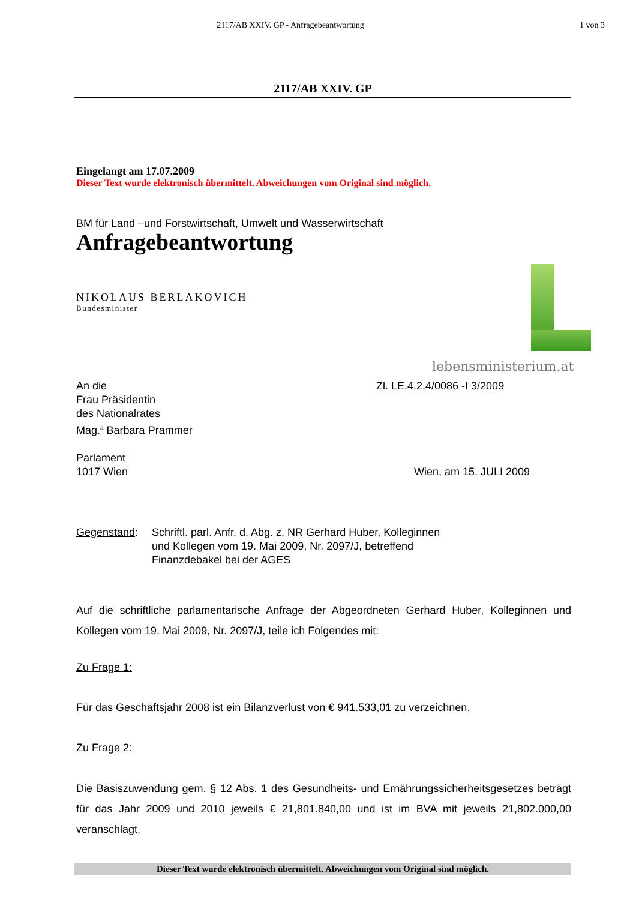2117/AB XXIV. GP - Anfragebeantwortung
1 von 3
2117/AB XXIV. GP
Eingelangt am 17.07.2009
Dieser Text wurde elektronisch übermittelt. Abweichungen vom Original sind möglich.
BM für Land –und Forstwirtschaft, Umwelt und Wasserwirtschaft
Anfragebeantwortung
NIKOLAUS BERLAKOVICH
Bundesminister
An die
Frau Präsidentin
des Nationalrates
Mag.<sup>a</sup> Barbara Prammer
Parlament
1017 Wien
Zl. LE.4.2.4/0086 -I 3/2009
Wien, am 15. JULI 2009
Gegenstand: Schriftl. parl. Anfr. d. Abg. z. NR Gerhard Huber, Kolleginnen
und Kollegen vom 19. Mai 2009, Nr. 2097/J, betreffend
Finanzdebakel bei der AGES
Auf die schriftliche parlamentarische Anfrage der Abgeordneten Gerhard Huber, Kolleginnen und Kollegen vom 19. Mai 2009, Nr. 2097/J, teile ich Folgendes mit:
Zu Frage 1:
Für das Geschäftsjahr 2008 ist ein Bilanzverlust von € 941.533,01 zu verzeichnen.
Zu Frage 2:
Die Basiszuwendung gem. § 12 Abs. 1 des Gesundheits- und Ernährungssicherheitsgesetzes beträgt für das Jahr 2009 und 2010 jeweils € 21,801.840,00 und ist im BVA mit jeweils 21,802.000,00 veranschlagt.
lebensministerium.at
Dieser Text wurde elektronisch übermittelt. Abweichungen vom Original sind möglich.